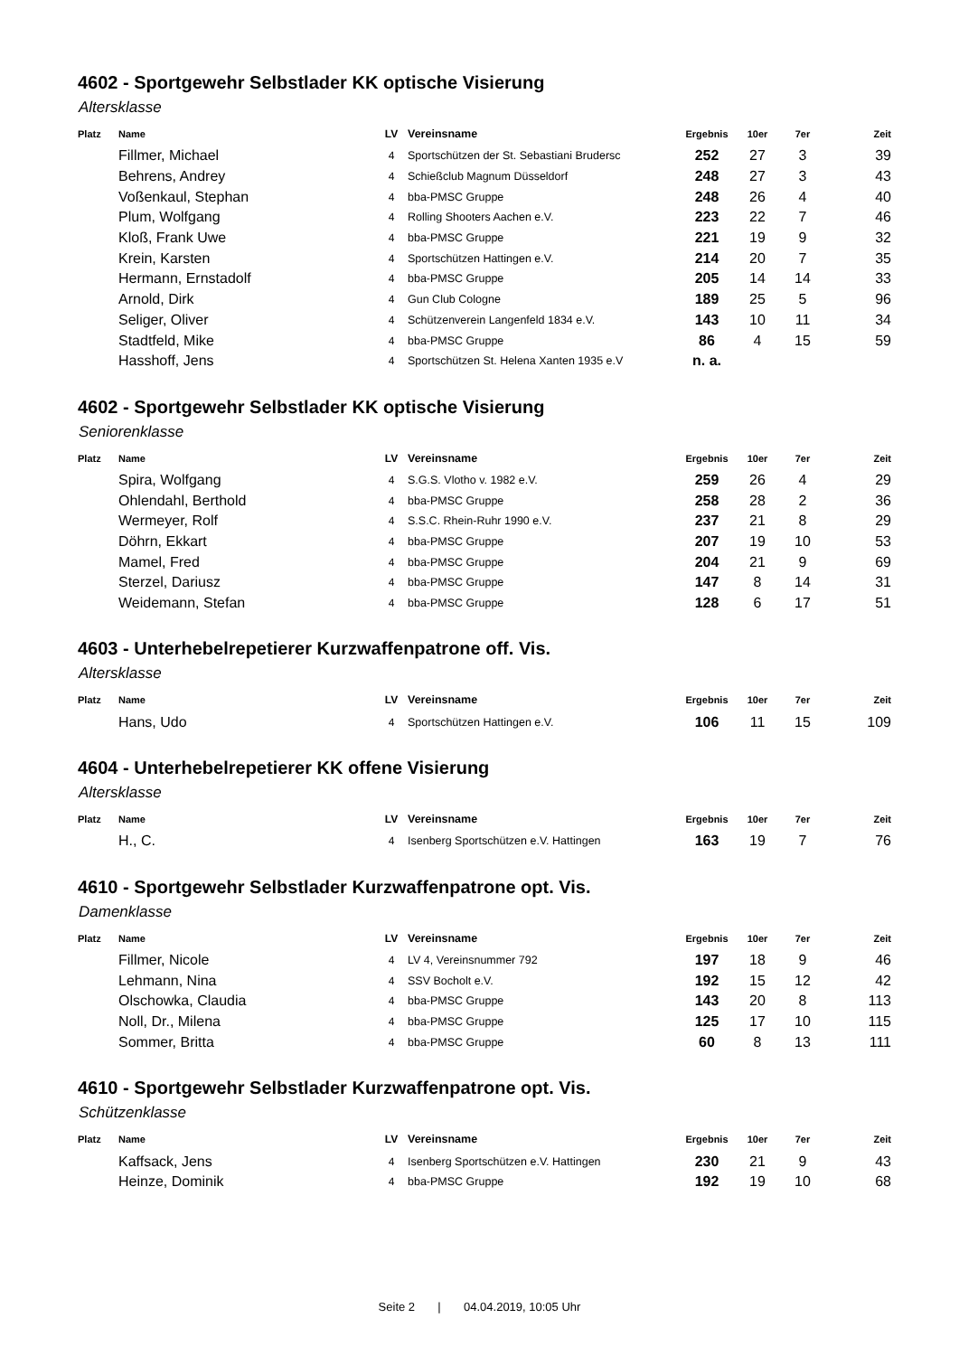4602 - Sportgewehr Selbstlader KK optische Visierung
Altersklasse
| Platz | Name | LV | Vereinsname | Ergebnis | 10er | 7er | Zeit |
| --- | --- | --- | --- | --- | --- | --- | --- |
| | Fillmer, Michael | 4 | Sportschützen der St. Sebastiani Brudersc | 252 | 27 | 3 | 39 |
| | Behrens, Andrey | 4 | Schießclub Magnum Düsseldorf | 248 | 27 | 3 | 43 |
| | Voßenkaul, Stephan | 4 | bba-PMSC Gruppe | 248 | 26 | 4 | 40 |
| | Plum, Wolfgang | 4 | Rolling Shooters Aachen e.V. | 223 | 22 | 7 | 46 |
| | Kloß, Frank Uwe | 4 | bba-PMSC Gruppe | 221 | 19 | 9 | 32 |
| | Krein, Karsten | 4 | Sportschützen Hattingen e.V. | 214 | 20 | 7 | 35 |
| | Hermann, Ernstadolf | 4 | bba-PMSC Gruppe | 205 | 14 | 14 | 33 |
| | Arnold, Dirk | 4 | Gun Club Cologne | 189 | 25 | 5 | 96 |
| | Seliger, Oliver | 4 | Schützenverein Langenfeld 1834 e.V. | 143 | 10 | 11 | 34 |
| | Stadtfeld, Mike | 4 | bba-PMSC Gruppe | 86 | 4 | 15 | 59 |
| | Hasshoff, Jens | 4 | Sportschützen St. Helena Xanten 1935 e.V | n. a. | | | |
4602 - Sportgewehr Selbstlader KK optische Visierung
Seniorenklasse
| Platz | Name | LV | Vereinsname | Ergebnis | 10er | 7er | Zeit |
| --- | --- | --- | --- | --- | --- | --- | --- |
| | Spira, Wolfgang | 4 | S.G.S. Vlotho v. 1982 e.V. | 259 | 26 | 4 | 29 |
| | Ohlendahl, Berthold | 4 | bba-PMSC Gruppe | 258 | 28 | 2 | 36 |
| | Wermeyer, Rolf | 4 | S.S.C. Rhein-Ruhr 1990 e.V. | 237 | 21 | 8 | 29 |
| | Döhrn, Ekkart | 4 | bba-PMSC Gruppe | 207 | 19 | 10 | 53 |
| | Mamel, Fred | 4 | bba-PMSC Gruppe | 204 | 21 | 9 | 69 |
| | Sterzel, Dariusz | 4 | bba-PMSC Gruppe | 147 | 8 | 14 | 31 |
| | Weidemann, Stefan | 4 | bba-PMSC Gruppe | 128 | 6 | 17 | 51 |
4603 - Unterhebelrepetierer Kurzwaffenpatrone off. Vis.
Altersklasse
| Platz | Name | LV | Vereinsname | Ergebnis | 10er | 7er | Zeit |
| --- | --- | --- | --- | --- | --- | --- | --- |
| | Hans, Udo | 4 | Sportschützen Hattingen e.V. | 106 | 11 | 15 | 109 |
4604 - Unterhebelrepetierer KK offene Visierung
Altersklasse
| Platz | Name | LV | Vereinsname | Ergebnis | 10er | 7er | Zeit |
| --- | --- | --- | --- | --- | --- | --- | --- |
| | H., C. | 4 | Isenberg Sportschützen e.V. Hattingen | 163 | 19 | 7 | 76 |
4610 - Sportgewehr Selbstlader Kurzwaffenpatrone opt. Vis.
Damenklasse
| Platz | Name | LV | Vereinsname | Ergebnis | 10er | 7er | Zeit |
| --- | --- | --- | --- | --- | --- | --- | --- |
| | Fillmer, Nicole | 4 | LV 4, Vereinsnummer 792 | 197 | 18 | 9 | 46 |
| | Lehmann, Nina | 4 | SSV Bocholt e.V. | 192 | 15 | 12 | 42 |
| | Olschowka, Claudia | 4 | bba-PMSC Gruppe | 143 | 20 | 8 | 113 |
| | Noll, Dr., Milena | 4 | bba-PMSC Gruppe | 125 | 17 | 10 | 115 |
| | Sommer, Britta | 4 | bba-PMSC Gruppe | 60 | 8 | 13 | 111 |
4610 - Sportgewehr Selbstlader Kurzwaffenpatrone opt. Vis.
Schützenklasse
| Platz | Name | LV | Vereinsname | Ergebnis | 10er | 7er | Zeit |
| --- | --- | --- | --- | --- | --- | --- | --- |
| | Kaffsack, Jens | 4 | Isenberg Sportschützen e.V. Hattingen | 230 | 21 | 9 | 43 |
| | Heinze, Dominik | 4 | bba-PMSC Gruppe | 192 | 19 | 10 | 68 |
Seite 2 | 04.04.2019, 10:05 Uhr